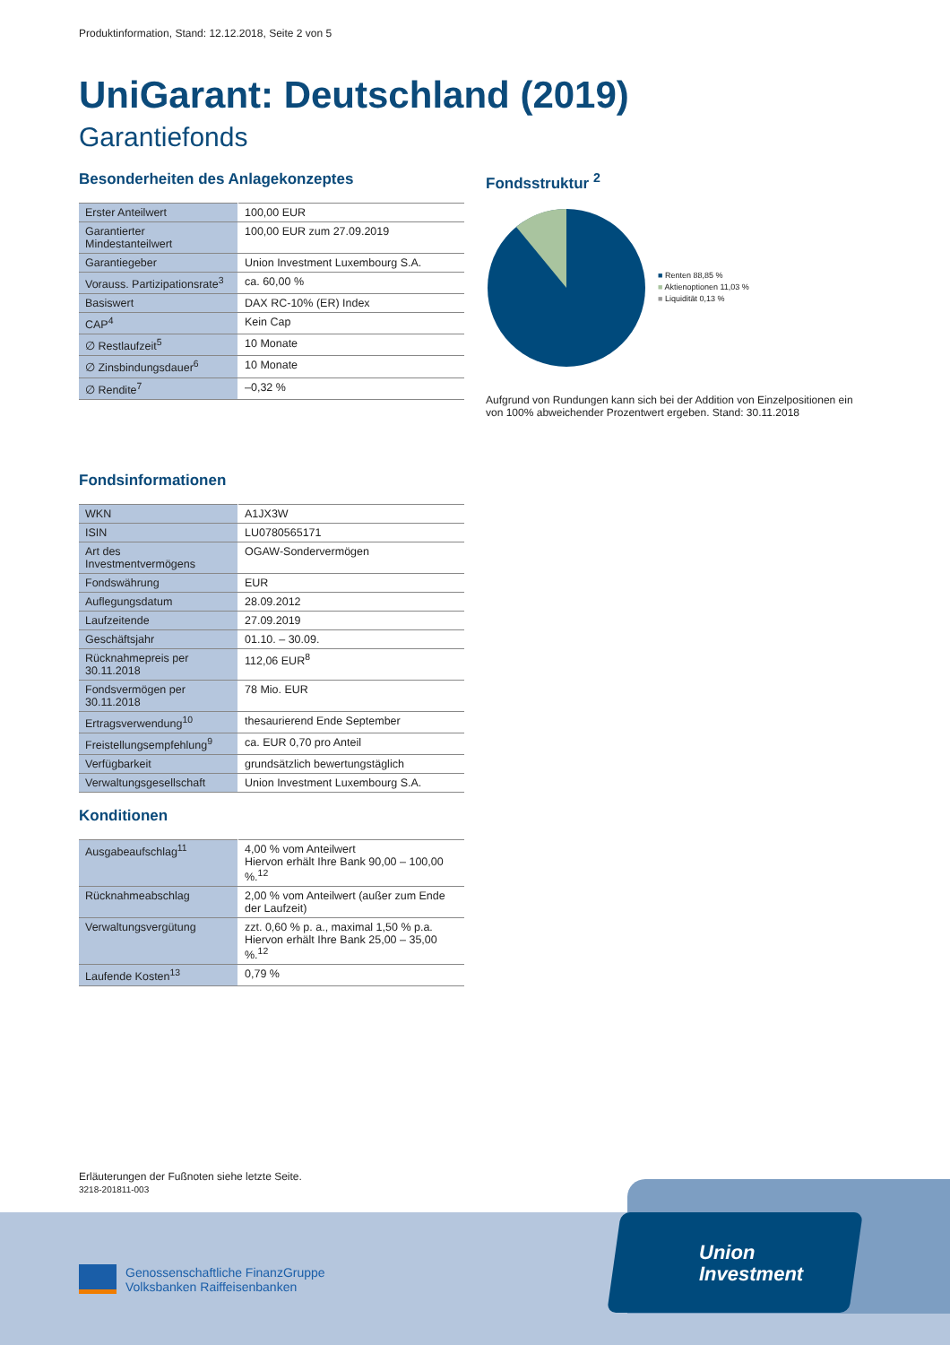Produktinformation, Stand: 12.12.2018, Seite 2 von 5
UniGarant: Deutschland (2019)
Garantiefonds
Besonderheiten des Anlagekonzeptes
| Erster Anteilwert | 100,00 EUR |
| Garantierter Mindestanteilwert | 100,00 EUR zum 27.09.2019 |
| Garantiegeber | Union Investment Luxembourg S.A. |
| Vorauss. Partizipationsrate<sup>3</sup> | ca. 60,00 % |
| Basiswert | DAX RC-10% (ER) Index |
| CAP<sup>4</sup> | Kein Cap |
| ∅ Restlaufzeit<sup>5</sup> | 10 Monate |
| ∅ Zinsbindungsdauer<sup>6</sup> | 10 Monate |
| ∅ Rendite<sup>7</sup> | –0,32 % |
Fondsstruktur <sup>2</sup>
■ Renten 88,85 %
■ Aktienoptionen 11,03 %
■ Liquidität 0,13 %
Aufgrund von Rundungen kann sich bei der Addition von Einzelpositionen ein von 100% abweichender Prozentwert ergeben. Stand: 30.11.2018
Fondsinformationen
| WKN | A1JX3W |
| ISIN | LU0780565171 |
| Art des Investmentvermögens | OGAW-Sondervermögen |
| Fondswährung | EUR |
| Auflegungsdatum | 28.09.2012 |
| Laufzeitende | 27.09.2019 |
| Geschäftsjahr | 01.10. – 30.09. |
| Rücknahmepreis per 30.11.2018 | 112,06 EUR<sup>8</sup> |
| Fondsvermögen per 30.11.2018 | 78 Mio. EUR |
| Ertragsverwendung<sup>10</sup> | thesaurierend Ende September |
| Freistellungsempfehlung<sup>9</sup> | ca. EUR 0,70 pro Anteil |
| Verfügbarkeit | grundsätzlich bewertungstäglich |
| Verwaltungsgesellschaft | Union Investment Luxembourg S.A. |
Konditionen
| Ausgabeaufschlag<sup>11</sup> | 4,00 % vom Anteilwert Hiervon erhält Ihre Bank 90,00 – 100,00 %.<sup>12</sup> |
| Rücknahmeabschlag | 2,00 % vom Anteilwert (außer zum Ende der Laufzeit) |
| Verwaltungsvergütung | zzt. 0,60 % p. a., maximal 1,50 % p.a. Hiervon erhält Ihre Bank 25,00 – 35,00 %.<sup>12</sup> |
| Laufende Kosten<sup>13</sup> | 0,79 % |
Erläuterungen der Fußnoten siehe letzte Seite.
3218-201811-003
Union
Investment
Genossenschaftliche FinanzGruppe
Volksbanken Raiffeisenbanken